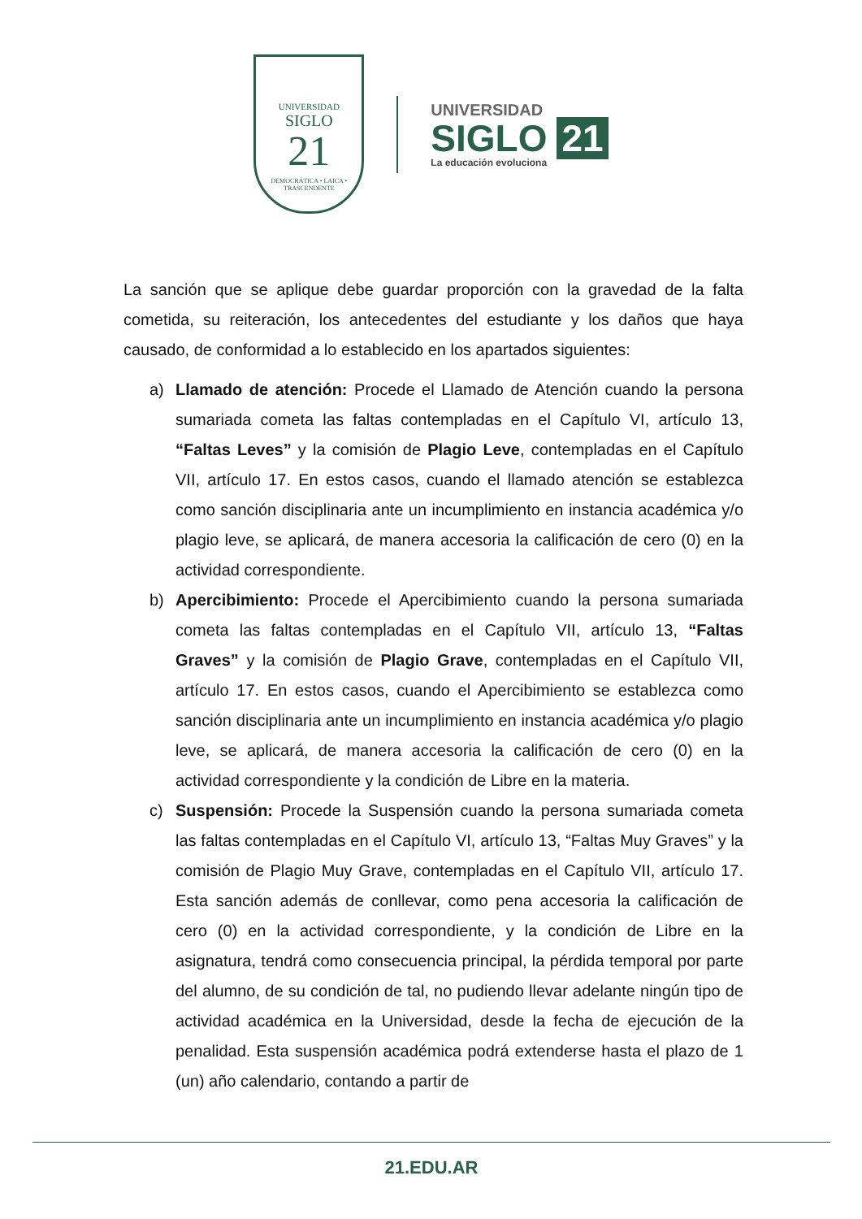UNIVERSIDAD
SIGLO
21
DEMOCRÁTICA • LAICA • TRASCENDENTE
UNIVERSIDAD
SIGLO 21
La educación evoluciona
La sanción que se aplique debe guardar proporción con la gravedad de la falta cometida, su reiteración, los antecedentes del estudiante y los daños que haya causado, de conformidad a lo establecido en los apartados siguientes:
a) Llamado de atención: Procede el Llamado de Atención cuando la persona sumariada cometa las faltas contempladas en el Capítulo VI, artículo 13, “Faltas Leves” y la comisión de Plagio Leve, contempladas en el Capítulo VII, artículo 17. En estos casos, cuando el llamado atención se establezca como sanción disciplinaria ante un incumplimiento en instancia académica y/o plagio leve, se aplicará, de manera accesoria la calificación de cero (0) en la actividad correspondiente.
b) Apercibimiento: Procede el Apercibimiento cuando la persona sumariada cometa las faltas contempladas en el Capítulo VII, artículo 13, “Faltas Graves” y la comisión de Plagio Grave, contempladas en el Capítulo VII, artículo 17. En estos casos, cuando el Apercibimiento se establezca como sanción disciplinaria ante un incumplimiento en instancia académica y/o plagio leve, se aplicará, de manera accesoria la calificación de cero (0) en la actividad correspondiente y la condición de Libre en la materia.
c) Suspensión: Procede la Suspensión cuando la persona sumariada cometa las faltas contempladas en el Capítulo VI, artículo 13, “Faltas Muy Graves” y la comisión de Plagio Muy Grave, contempladas en el Capítulo VII, artículo 17. Esta sanción además de conllevar, como pena accesoria la calificación de cero (0) en la actividad correspondiente, y la condición de Libre en la asignatura, tendrá como consecuencia principal, la pérdida temporal por parte del alumno, de su condición de tal, no pudiendo llevar adelante ningún tipo de actividad académica en la Universidad, desde la fecha de ejecución de la penalidad. Esta suspensión académica podrá extenderse hasta el plazo de 1 (un) año calendario, contando a partir de
21.EDU.AR